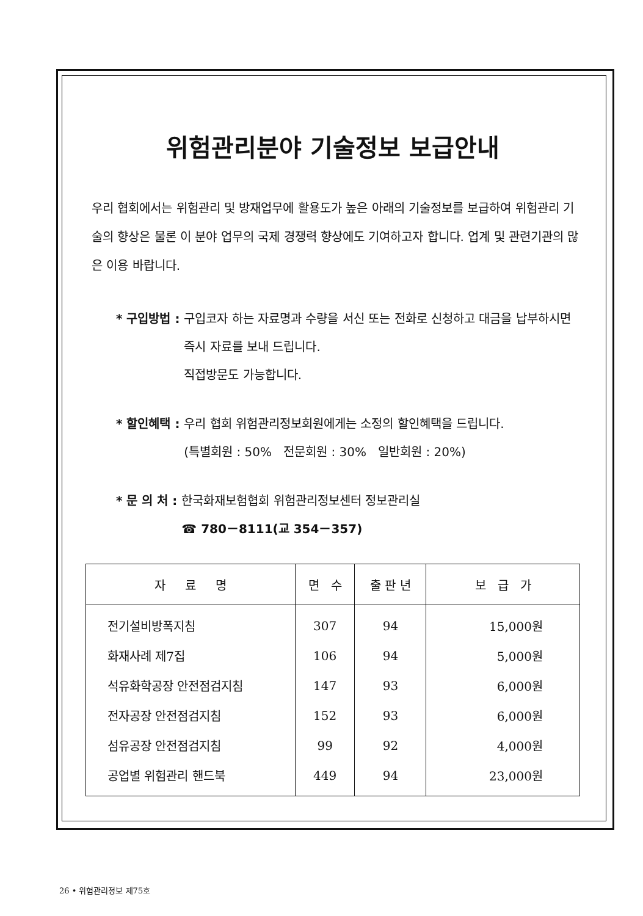위험관리분야 기술정보 보급안내
우리 협회에서는 위험관리 및 방재업무에 활용도가 높은 아래의 기술정보를 보급하여 위험관리 기술의 향상은 물론 이 분야 업무의 국제 경쟁력 향상에도 기여하고자 합니다. 업계 및 관련기관의 많은 이용 바랍니다.
* 구입방법 : 구입코자 하는 자료명과 수량을 서신 또는 전화로 신청하고 대금을 납부하시면 즉시 자료를 보내 드립니다.
직접방문도 가능합니다.
* 할인혜택 : 우리 협회 위험관리정보회원에게는 소정의 할인혜택을 드립니다.
(특별회원 : 50% 전문회원 : 30% 일반회원 : 20%)
* 문 의 처 : 한국화재보험협회 위험관리정보센터 정보관리실
☎ 780－8111(교 354－357)
| 자 료 명 | 면 수 | 출 판 년 | 보 급 가 |
| --- | --- | --- | --- |
| 전기설비방폭지침 | 307 | 94 | 15,000원 |
| 화재사례 제7집 | 106 | 94 | 5,000원 |
| 석유화학공장 안전점검지침 | 147 | 93 | 6,000원 |
| 전자공장 안전점검지침 | 152 | 93 | 6,000원 |
| 섬유공장 안전점검지침 | 99 | 92 | 4,000원 |
| 공업별 위험관리 핸드북 | 449 | 94 | 23,000원 |
26 • 위험관리정보 제75호